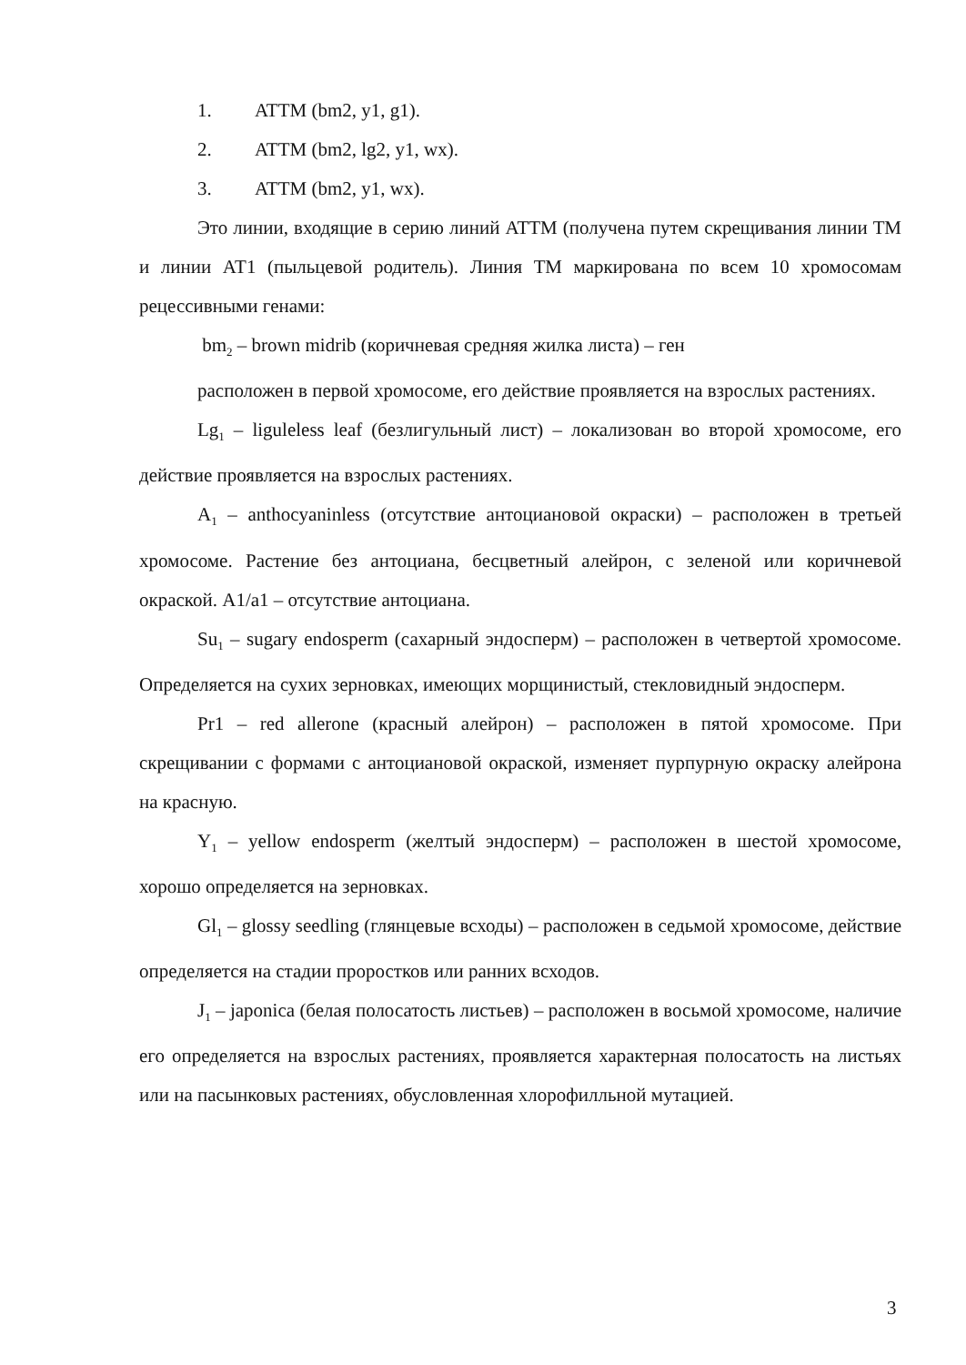1. ATTM (bm2, y1, g1).
2. ATTM (bm2, lg2, y1, wx).
3. ATTM (bm2, y1, wx).
Это линии, входящие в серию линий ATTM (получена путем скрещивания линии ТМ и линии АТ1 (пыльцевой родитель). Линия ТМ маркирована по всем 10 хромосомам рецессивными генами:
bm<sub>2</sub> – brown midrib (коричневая средняя жилка листа) – ген
расположен в первой хромосоме, его действие проявляется на взрослых растениях.
Lg<sub>1</sub> – liguleless leaf (безлигульный лист) – локализован во второй хромосоме, его действие проявляется на взрослых растениях.
A<sub>1</sub> – anthocyaninless (отсутствие антоциановой окраски) – расположен в третьей хромосоме. Растение без антоциана, бесцветный алейрон, с зеленой или коричневой окраской. A1/a1 – отсутствие антоциана.
Su<sub>1</sub> – sugary endosperm (сахарный эндосперм) – расположен в четвертой хромосоме. Определяется на сухих зерновках, имеющих морщинистый, стекловидный эндосперм.
Pr1 – red allerone (красный алейрон) – расположен в пятой хромосоме. При скрещивании с формами с антоциановой окраской, изменяет пурпурную окраску алейрона на красную.
Y<sub>1</sub> – yellow endosperm (желтый эндосперм) – расположен в шестой хромосоме, хорошо определяется на зерновках.
Gl<sub>1</sub> – glossy seedling (глянцевые всходы) – расположен в седьмой хромосоме, действие определяется на стадии проростков или ранних всходов.
J<sub>1</sub> – japonica (белая полосатость листьев) – расположен в восьмой хромосоме, наличие его определяется на взрослых растениях, проявляется характерная полосатость на листьях или на пасынковых растениях, обусловленная хлорофилльной мутацией.
3